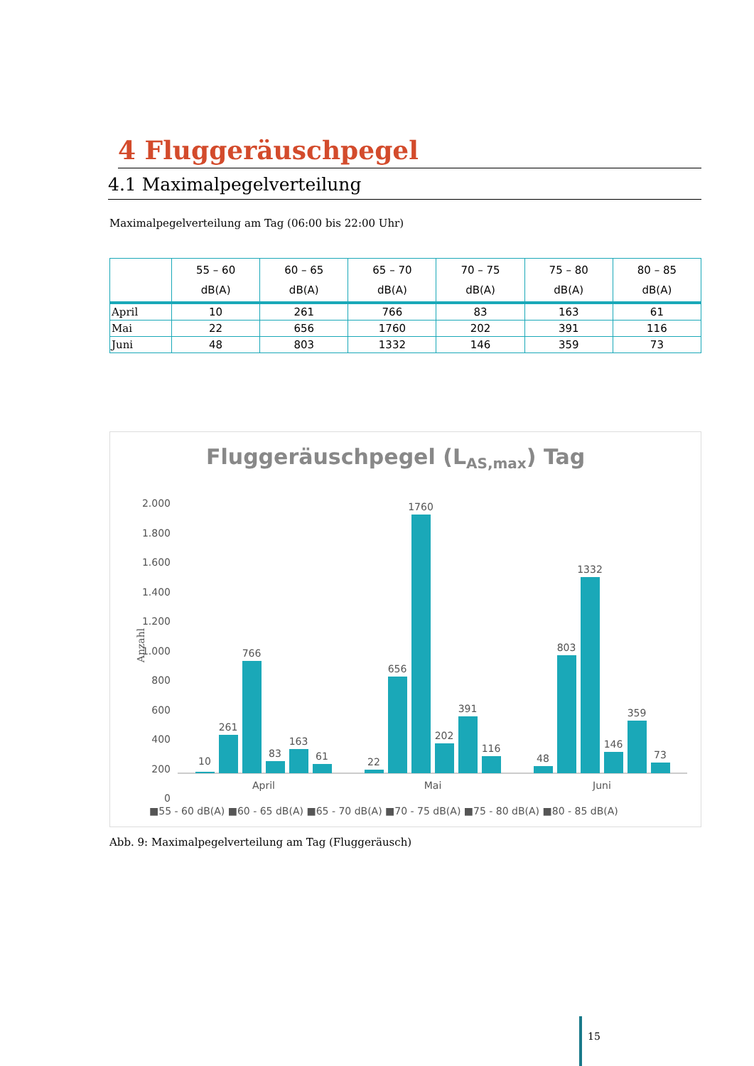4 Fluggeräuschpegel
4.1 Maximalpegelverteilung
Maximalpegelverteilung am Tag (06:00 bis 22:00 Uhr)
| | 55 – 60 dB(A) | 60 – 65 dB(A) | 65 – 70 dB(A) | 70 – 75 dB(A) | 75 – 80 dB(A) | 80 – 85 dB(A) |
| --- | --- | --- | --- | --- | --- | --- |
| April | 10 | 261 | 766 | 83 | 163 | 61 |
| Mai | 22 | 656 | 1760 | 202 | 391 | 116 |
| Juni | 48 | 803 | 1332 | 146 | 359 | 73 |
Fluggeräuschpegel (LAS,max) Tag
2.000
1.800
1.600
1.400
1.200
1.000
800
600
400
200
0
Anzahl
10
261
766
83
163
61
22
656
1760
202
391
116
48
803
1332
146
359
73
April
Mai
Juni
■55 - 60 dB(A) ■60 - 65 dB(A) ■65 - 70 dB(A) ■70 - 75 dB(A) ■75 - 80 dB(A) ■80 - 85 dB(A)
Abb. 9: Maximalpegelverteilung am Tag (Fluggeräusch)
15